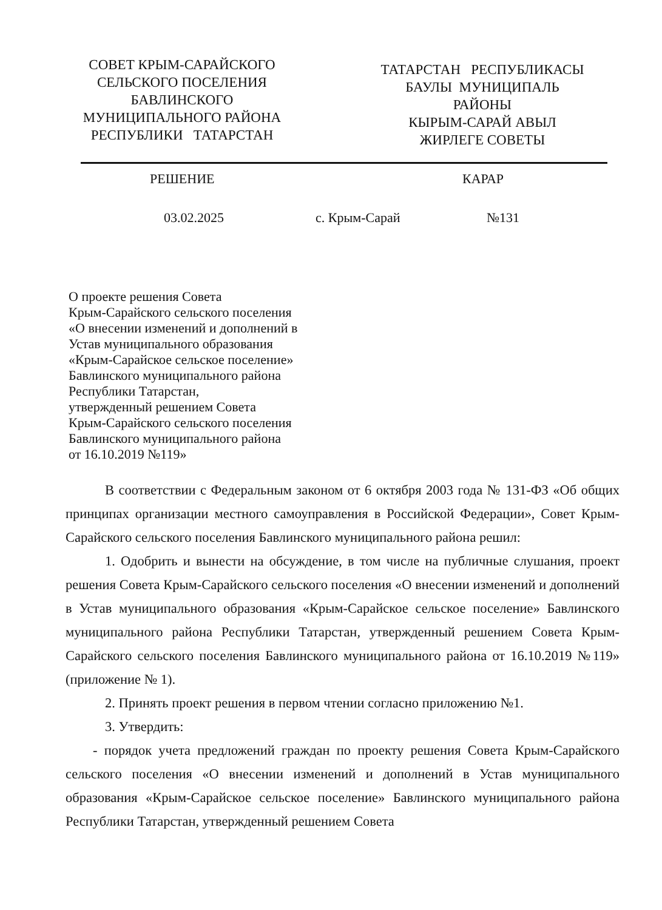СОВЕТ КРЫМ-САРАЙСКОГО
СЕЛЬСКОГО ПОСЕЛЕНИЯ
БАВЛИНСКОГО
МУНИЦИПАЛЬНОГО РАЙОНА
РЕСПУБЛИКИ ТАТАРСТАН
ТАТАРСТАН РЕСПУБЛИКАСЫ
БАУЛЫ МУНИЦИПАЛЬ
РАЙОНЫ
КЫРЫМ-САРАЙ АВЫЛ
ЖИРЛЕГЕ СОВЕТЫ
РЕШЕНИЕ КАРАР
03.02.2025 с. Крым-Сарай №131
О проекте решения Совета
Крым-Сарайского сельского поселения
«О внесении изменений и дополнений в
Устав муниципального образования
«Крым-Сарайское сельское поселение»
Бавлинского муниципального района
Республики Татарстан,
утвержденный решением Совета
Крым-Сарайского сельского поселения
Бавлинского муниципального района
от 16.10.2019 №119»
В соответствии с Федеральным законом от 6 октября 2003 года № 131-ФЗ «Об общих принципах организации местного самоуправления в Российской Федерации», Совет Крым-Сарайского сельского поселения Бавлинского муниципального района решил:
1. Одобрить и вынести на обсуждение, в том числе на публичные слушания, проект решения Совета Крым-Сарайского сельского поселения «О внесении изменений и дополнений в Устав муниципального образования «Крым-Сарайское сельское поселение» Бавлинского муниципального района Республики Татарстан, утвержденный решением Совета Крым-Сарайского сельского поселения Бавлинского муниципального района от 16.10.2019 №119» (приложение № 1).
2. Принять проект решения в первом чтении согласно приложению №1.
3. Утвердить:
- порядок учета предложений граждан по проекту решения Совета Крым-Сарайского сельского поселения «О внесении изменений и дополнений в Устав муниципального образования «Крым-Сарайское сельское поселение» Бавлинского муниципального района Республики Татарстан, утвержденный решением Совета